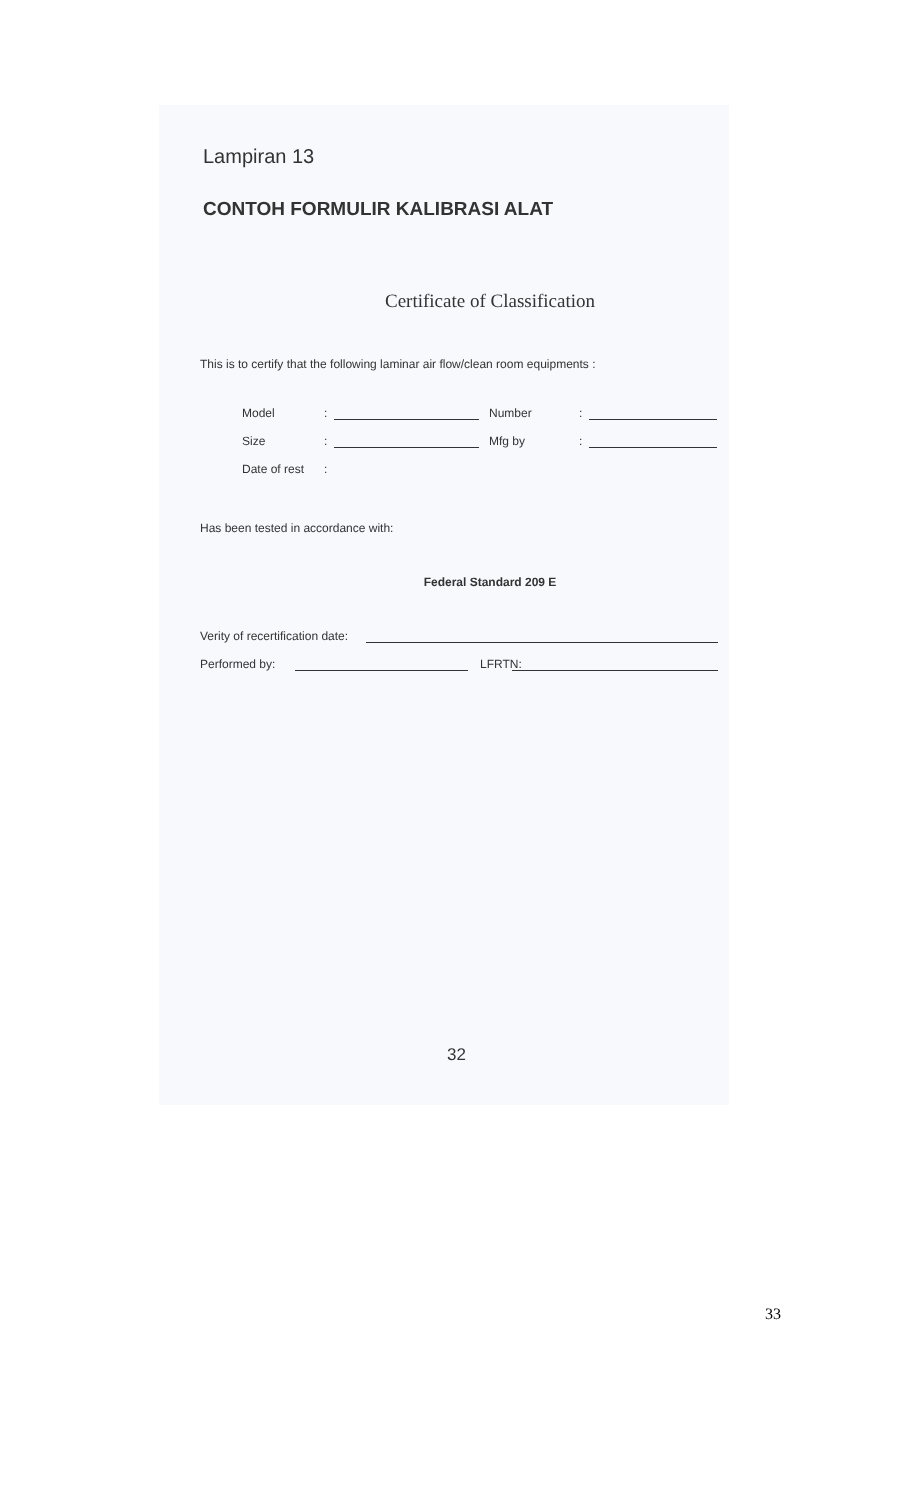Lampiran 13
CONTOH FORMULIR KALIBRASI ALAT
Certificate of Classification
This is to certify that the following laminar air flow/clean room equipments :
Model: Number:
Size: Mfg by:
Date of rest:
Has been tested in accordance with:
Federal Standard 209 E
Verity of recertification date:
Performed by: LFRTN:
32
33